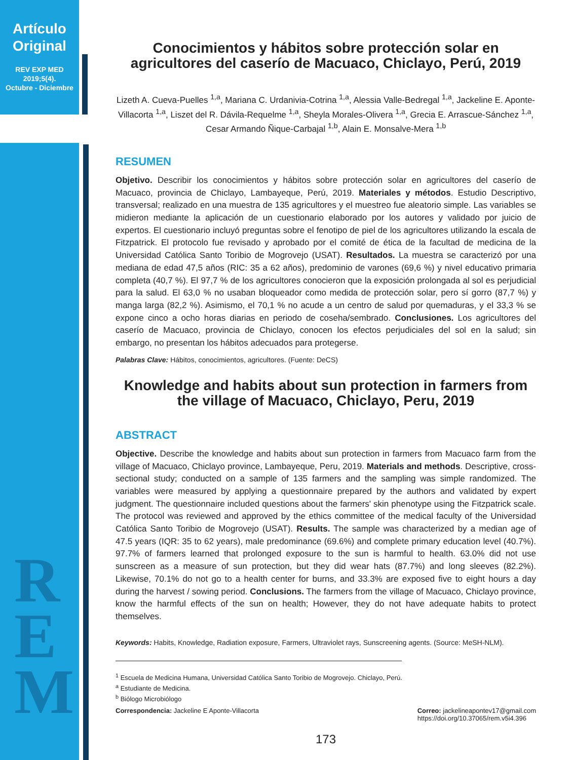Artículo Original
REV EXP MED
2019;5(4).
Octubre - Diciembre
R
E
M
Conocimientos y hábitos sobre protección solar en agricultores del caserío de Macuaco, Chiclayo, Perú, 2019
Lizeth A. Cueva-Puelles <sup>1,a</sup>, Mariana C. Urdanivia-Cotrina <sup>1,a</sup>, Alessia Valle-Bedregal <sup>1,a</sup>, Jackeline E. Aponte-Villacorta <sup>1,a</sup>, Liszet del R. Dávila-Requelme <sup>1,a</sup>, Sheyla Morales-Olivera <sup>1,a</sup>, Grecia E. Arrascue-Sánchez <sup>1,a</sup>, Cesar Armando Ñique-Carbajal <sup>1,b</sup>, Alain E. Monsalve-Mera <sup>1,b</sup>
RESUMEN
Objetivo. Describir los conocimientos y hábitos sobre protección solar en agricultores del caserío de Macuaco, provincia de Chiclayo, Lambayeque, Perú, 2019. Materiales y métodos. Estudio Descriptivo, transversal; realizado en una muestra de 135 agricultores y el muestreo fue aleatorio simple. Las variables se midieron mediante la aplicación de un cuestionario elaborado por los autores y validado por juicio de expertos. El cuestionario incluyó preguntas sobre el fenotipo de piel de los agricultores utilizando la escala de Fitzpatrick. El protocolo fue revisado y aprobado por el comité de ética de la facultad de medicina de la Universidad Católica Santo Toribio de Mogrovejo (USAT). Resultados. La muestra se caracterizó por una mediana de edad 47,5 años (RIC: 35 a 62 años), predominio de varones (69,6 %) y nivel educativo primaria completa (40,7 %). El 97,7 % de los agricultores conocieron que la exposición prolongada al sol es perjudicial para la salud. El 63,0 % no usaban bloqueador como medida de protección solar, pero sí gorro (87,7 %) y manga larga (82,2 %). Asimismo, el 70,1 % no acude a un centro de salud por quemaduras, y el 33,3 % se expone cinco a ocho horas diarias en periodo de coseha/sembrado. Conclusiones. Los agricultores del caserío de Macuaco, provincia de Chiclayo, conocen los efectos perjudiciales del sol en la salud; sin embargo, no presentan los hábitos adecuados para protegerse.
Palabras Clave: Hábitos, conocimientos, agricultores. (Fuente: DeCS)
Knowledge and habits about sun protection in farmers from the village of Macuaco, Chiclayo, Peru, 2019
ABSTRACT
Objective. Describe the knowledge and habits about sun protection in farmers from Macuaco farm from the village of Macuaco, Chiclayo province, Lambayeque, Peru, 2019. Materials and methods. Descriptive, cross-sectional study; conducted on a sample of 135 farmers and the sampling was simple randomized. The variables were measured by applying a questionnaire prepared by the authors and validated by expert judgment. The questionnaire included questions about the farmers' skin phenotype using the Fitzpatrick scale. The protocol was reviewed and approved by the ethics committee of the medical faculty of the Universidad Católica Santo Toribio de Mogrovejo (USAT). Results. The sample was characterized by a median age of 47.5 years (IQR: 35 to 62 years), male predominance (69.6%) and complete primary education level (40.7%). 97.7% of farmers learned that prolonged exposure to the sun is harmful to health. 63.0% did not use sunscreen as a measure of sun protection, but they did wear hats (87.7%) and long sleeves (82.2%). Likewise, 70.1% do not go to a health center for burns, and 33.3% are exposed five to eight hours a day during the harvest / sowing period. Conclusions. The farmers from the village of Macuaco, Chiclayo province, know the harmful effects of the sun on health; However, they do not have adequate habits to protect themselves.
Keywords: Habits, Knowledge, Radiation exposure, Farmers, Ultraviolet rays, Sunscreening agents. (Source: MeSH-NLM).
<sup>1</sup> Escuela de Medicina Humana, Universidad Católica Santo Toribio de Mogrovejo. Chiclayo, Perú.
<sup>a</sup> Estudiante de Medicina.
<sup>b</sup> Biólogo Microbiólogo
Correspondencia: Jackeline E Aponte-Villacorta Correo: jackelineapontev17@gmail.com
https://doi.org/10.37065/rem.v5i4.396
173